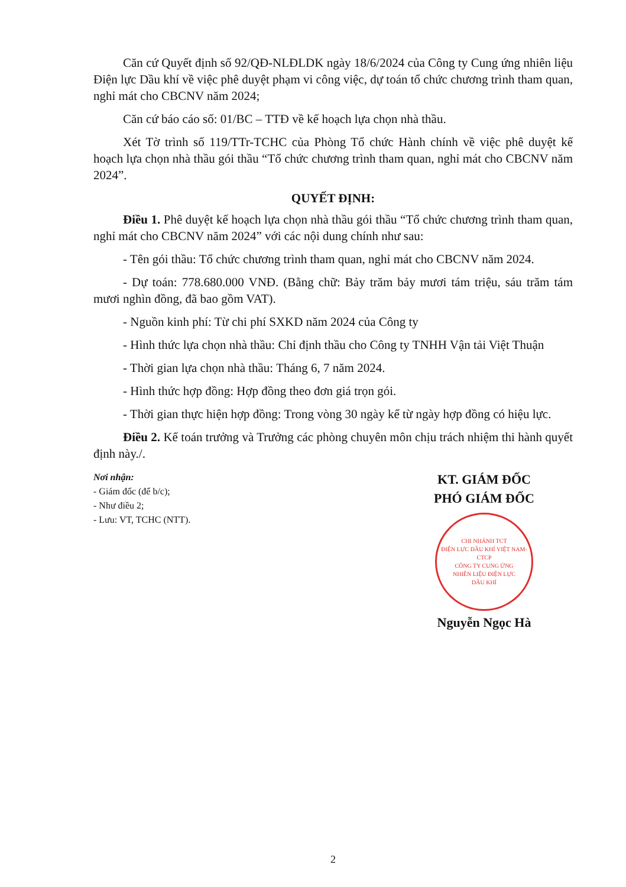Căn cứ Quyết định số 92/QĐ-NLĐLDK ngày 18/6/2024 của Công ty Cung ứng nhiên liệu Điện lực Dầu khí về việc phê duyệt phạm vi công việc, dự toán tổ chức chương trình tham quan, nghỉ mát cho CBCNV năm 2024;
Căn cứ báo cáo số: 01/BC – TTĐ về kế hoạch lựa chọn nhà thầu.
Xét Tờ trình số 119/TTr-TCHC của Phòng Tổ chức Hành chính về việc phê duyệt kế hoạch lựa chọn nhà thầu gói thầu “Tổ chức chương trình tham quan, nghỉ mát cho CBCNV năm 2024”.
QUYẾT ĐỊNH:
Điều 1. Phê duyệt kế hoạch lựa chọn nhà thầu gói thầu “Tổ chức chương trình tham quan, nghỉ mát cho CBCNV năm 2024” với các nội dung chính như sau:
- Tên gói thầu: Tổ chức chương trình tham quan, nghỉ mát cho CBCNV năm 2024.
- Dự toán: 778.680.000 VNĐ. (Bằng chữ: Bảy trăm bảy mươi tám triệu, sáu trăm tám mươi nghìn đồng, đã bao gồm VAT).
- Nguồn kinh phí: Từ chi phí SXKD năm 2024 của Công ty
- Hình thức lựa chọn nhà thầu: Chỉ định thầu cho Công ty TNHH Vận tải Việt Thuận
- Thời gian lựa chọn nhà thầu: Tháng 6, 7 năm 2024.
- Hình thức hợp đồng: Hợp đồng theo đơn giá trọn gói.
- Thời gian thực hiện hợp đồng: Trong vòng 30 ngày kể từ ngày hợp đồng có hiệu lực.
Điều 2. Kế toán trưởng và Trưởng các phòng chuyên môn chịu trách nhiệm thi hành quyết định này./.
Nơi nhận:
- Giám đốc (để b/c);
- Như điều 2;
- Lưu: VT, TCHC (NTT).
KT. GIÁM ĐỐC
PHÓ GIÁM ĐỐC
CHI NHÁNH TCT
ĐIỆN LỰC DẦU KHÍ VIỆT NAM-CTCP
CÔNG TY CUNG ỨNG
NHIÊN LIỆU ĐIỆN LỰC
DẦU KHÍ
Nguyễn Ngọc Hà
2